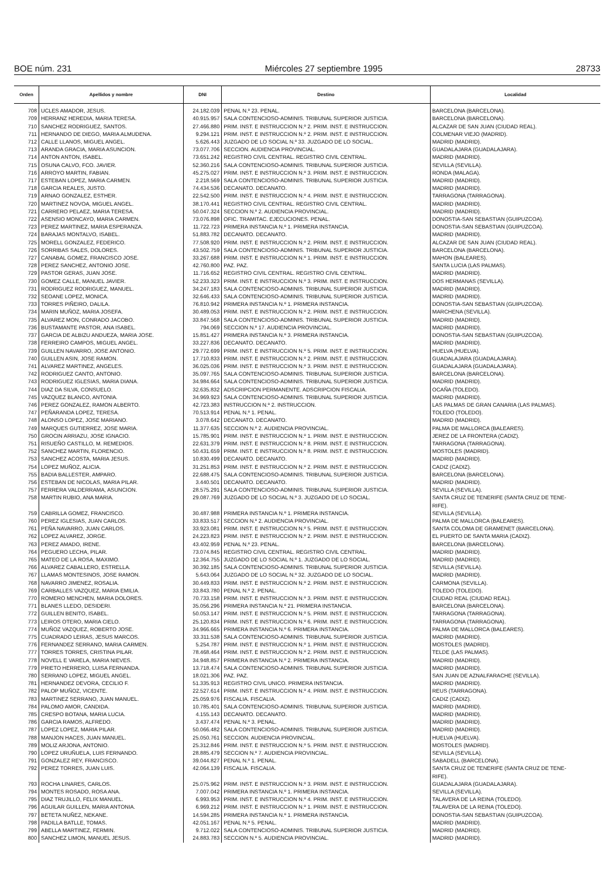BOE núm. 231 Miércoles 27 septiembre 1995 28733
| Orden | Apellidos y nombre | DNI | Destino | Localidad |
| --- | --- | --- | --- | --- |
| 708 | UCLES AMADOR, JESUS. | 24.182.039 | PENAL N.º 23. PENAL. | BARCELONA (BARCELONA). |
| 709 | HERRANZ HEREDIA, MARIA TERESA. | 40.915.957 | SALA CONTENCIOSO-ADMINIS. TRIBUNAL SUPERIOR JUSTICIA. | BARCELONA (BARCELONA). |
| 710 | SANCHEZ RODRIGUEZ, SANTOS. | 27.466.880 | PRIM. INST. E INSTRUCCION N.º 2. PRIM. INST. E INSTRUCCION. | ALCAZAR DE SAN JUAN (CIUDAD REAL). |
| 711 | HERNANDO DE DIEGO, MARIA ALMUDENA. | 9.294.121 | PRIM. INST. E INSTRUCCION N.º 2. PRIM. INST. E INSTRUCCION. | COLMENAR VIEJO (MADRID). |
| 712 | CALLE LLANOS, MIGUEL ANGEL. | 5.626.443 | JUZGADO DE LO SOCIAL N.º 33. JUZGADO DE LO SOCIAL. | MADRID (MADRID). |
| 713 | ARANDA GRACIA, MARIA ASUNCION. | 73.077.706 | SECCION. AUDIENCIA PROVINCIAL. | GUADALAJARA (GUADALAJARA). |
| 714 | ANTON ANTON, ISABEL. | 73.651.242 | REGISTRO CIVIL CENTRAL. REGISTRO CIVIL CENTRAL. | MADRID (MADRID). |
| 715 | OSUNA CALVO, FCO. JAVIER. | 52.360.216 | SALA CONTENCIOSO-ADMINIS. TRIBUNAL SUPERIOR JUSTICIA. | SEVILLA (SEVILLA). |
| 716 | ARROYO MARTIN, FABIAN. | 45.275.027 | PRIM. INST. E INSTRUCCION N.º 3. PRIM. INST. E INSTRUCCION. | RONDA (MALAGA). |
| 717 | ESTEBAN LOPEZ, MARIA CARMEN. | 2.218.569 | SALA CONTENCIOSO-ADMINIS. TRIBUNAL SUPERIOR JUSTICIA. | MADRID (MADRID). |
| 718 | GARCIA REALES, JUSTO. | 74.434.536 | DECANATO. DECANATO. | MADRID (MADRID). |
| 719 | ARNAO GONZALEZ, ESTHER. | 22.542.500 | PRIM. INST. E INSTRUCCION N.º 4. PRIM. INST. E INSTRUCCION. | TARRAGONA (TARRAGONA). |
| 720 | MARTINEZ NOVOA, MIGUEL ANGEL. | 38.170.441 | REGISTRO CIVIL CENTRAL. REGISTRO CIVIL CENTRAL. | MADRID (MADRID). |
| 721 | CARRERO PELAEZ, MARIA TERESA. | 50.047.324 | SECCION N.º 2. AUDIENCIA PROVINCIAL. | MADRID (MADRID). |
| 722 | ASENSIO MONCAYO, MARIA CARMEN. | 73.076.898 | OFIC. TRAMITAC. EJECUCIONES. PENAL. | DONOSTIA-SAN SEBASTIAN (GUIPUZCOA). |
| 723 | PEREZ MARTINEZ, MARIA ESPERANZA. | 11.722.723 | PRIMERA INSTANCIA N.º 1. PRIMERA INSTANCIA. | DONOSTIA-SAN SEBASTIAN (GUIPUZCOA). |
| 724 | BARAJAS MONTALVO, ISABEL. | 51.883.782 | DECANATO. DECANATO. | MADRID (MADRID). |
| 725 | MORELL GONZALEZ, FEDERICO. | 77.508.920 | PRIM. INST. E INSTRUCCION N.º 2. PRIM. INST. E INSTRUCCION. | ALCAZAR DE SAN JUAN (CIUDAD REAL). |
| 726 | SORRIBAS SALES, DOLORES. | 43.502.759 | SALA CONTENCIOSO-ADMINIS. TRIBUNAL SUPERIOR JUSTICIA. | BARCELONA (BARCELONA). |
| 727 | CANABAL GOMEZ, FRANCISCO JOSE. | 33.267.688 | PRIM. INST. E INSTRUCCION N.º 1. PRIM. INST. E INSTRUCCION. | MAHON (BALEARES). |
| 728 | PEREZ SANCHEZ, ANTONIO JOSE. | 42.760.800 | PAZ. PAZ. | SANTA LUCIA (LAS PALMAS). |
| 729 | PASTOR GERAS, JUAN JOSE. | 11.716.652 | REGISTRO CIVIL CENTRAL. REGISTRO CIVIL CENTRAL. | MADRID (MADRID). |
| 730 | GOMEZ CALLE, MANUEL JAVIER. | 52.233.323 | PRIM. INST. E INSTRUCCION N.º 3. PRIM. INST. E INSTRUCCION. | DOS HERMANAS (SEVILLA). |
| 731 | RODRIGUEZ RODRIGUEZ, MANUEL. | 34.247.183 | SALA CONTENCIOSO-ADMINIS. TRIBUNAL SUPERIOR JUSTICIA. | MADRID (MADRID). |
| 732 | SEOANE LOPEZ, MONICA. | 32.646.433 | SALA CONTENCIOSO-ADMINIS. TRIBUNAL SUPERIOR JUSTICIA. | MADRID (MADRID). |
| 733 | TORRES PIÑEIRO, DALILA. | 76.810.942 | PRIMERA INSTANCIA N.º 1. PRIMERA INSTANCIA. | DONOSTIA-SAN SEBASTIAN (GUIPUZCOA). |
| 734 | MARIN MUÑOZ, MARIA JOSEFA. | 30.489.053 | PRIM. INST. E INSTRUCCION N.º 2. PRIM. INST. E INSTRUCCION. | MARCHENA (SEVILLA). |
| 735 | ALVAREZ MON, CONRADO JACOBO. | 33.847.568 | SALA CONTENCIOSO-ADMINIS. TRIBUNAL SUPERIOR JUSTICIA. | MADRID (MADRID). |
| 736 | BUSTAMANTE PASTOR, ANA ISABEL. | 794.069 | SECCION N.º 17. AUDIENCIA PROVINCIAL. | MADRID (MADRID). |
| 737 | GARCIA DE ALBIZU ANDUEZA, MARIA JOSE. | 15.851.427 | PRIMERA INSTANCIA N.º 3. PRIMERA INSTANCIA. | DONOSTIA-SAN SEBASTIAN (GUIPUZCOA). |
| 738 | FERREIRO CAMPOS, MIGUEL ANGEL. | 33.227.836 | DECANATO. DECANATO. | MADRID (MADRID). |
| 739 | GUILLEN NAVARRO, JOSE ANTONIO. | 29.772.699 | PRIM. INST. E INSTRUCCION N.º 5. PRIM. INST. E INSTRUCCION. | HUELVA (HUELVA). |
| 740 | GUILLEN ASIN, JOSE RAMON. | 17.710.833 | PRIM. INST. E INSTRUCCION N.º 2. PRIM. INST. E INSTRUCCION. | GUADALAJARA (GUADALAJARA). |
| 741 | ALVAREZ MARTINEZ, ANGELES. | 36.025.036 | PRIM. INST. E INSTRUCCION N.º 3. PRIM. INST. E INSTRUCCION. | GUADALAJARA (GUADALAJARA). |
| 742 | RODRIGUEZ CANTO, ANTONIO. | 35.097.765 | SALA CONTENCIOSO-ADMINIS. TRIBUNAL SUPERIOR JUSTICIA. | BARCELONA (BARCELONA). |
| 743 | RODRIGUEZ IGLESIAS, MARIA DIANA. | 34.984.664 | SALA CONTENCIOSO-ADMINIS. TRIBUNAL SUPERIOR JUSTICIA. | MADRID (MADRID). |
| 744 | DIAZ DA SILVA, CONSUELO. | 32.635.832 | ADSCRIPCION PERMANENTE. ADSCRIPCION FISCALIA. | OCAÑA (TOLEDO). |
| 745 | VAZQUEZ BLANCO, ANTONIA. | 34.969.923 | SALA CONTENCIOSO-ADMINIS. TRIBUNAL SUPERIOR JUSTICIA. | MADRID (MADRID). |
| 746 | PEREZ GONZALEZ, RAMON ALBERTO. | 42.723.383 | INSTRUCCION N.º 2. INSTRUCCION. | LAS PALMAS DE GRAN CANARIA (LAS PALMAS). |
| 747 | PEÑARANDA LOPEZ, TERESA. | 70.513.914 | PENAL N.º 1. PENAL. | TOLEDO (TOLEDO). |
| 748 | ALONSO LOPEZ, JOSE MARIANO. | 3.078.642 | DECANATO. DECANATO. | MADRID (MADRID). |
| 749 | MARQUES GUTIERREZ, JOSE MARIA. | 11.377.635 | SECCION N.º 2. AUDIENCIA PROVINCIAL. | PALMA DE MALLORCA (BALEARES). |
| 750 | GROCIN ARRIAZU, JOSE IGNACIO. | 15.785.901 | PRIM. INST. E INSTRUCCION N.º 1. PRIM. INST. E INSTRUCCION. | JEREZ DE LA FRONTERA (CADIZ). |
| 751 | RISUEÑO CASTILLO, M. REMEDIOS. | 22.631.379 | PRIM. INST. E INSTRUCCION N.º 8. PRIM. INST. E INSTRUCCION. | TARRAGONA (TARRAGONA). |
| 752 | SANCHEZ MARTIN, FLORENCIO. | 50.431.659 | PRIM. INST. E INSTRUCCION N.º 8. PRIM. INST. E INSTRUCCION. | MOSTOLES (MADRID). |
| 753 | SANCHEZ ACOSTA, MARIA JESUS. | 10.830.499 | DECANATO. DECANATO. | MADRID (MADRID). |
| 754 | LOPEZ MUÑOZ, ALICIA. | 31.251.853 | PRIM. INST. E INSTRUCCION N.º 2. PRIM. INST. E INSTRUCCION. | CADIZ (CADIZ). |
| 755 | BADIA BALLESTER, AMPARO. | 22.688.475 | SALA CONTENCIOSO-ADMINIS. TRIBUNAL SUPERIOR JUSTICIA. | BARCELONA (BARCELONA). |
| 756 | ESTEBAN DE NICOLAS, MARIA PILAR. | 3.440.501 | DECANATO. DECANATO. | MADRID (MADRID). |
| 757 | FERRERA VALDERRAMA, ASUNCION. | 28.575.291 | SALA CONTENCIOSO-ADMINIS. TRIBUNAL SUPERIOR JUSTICIA. | SEVILLA (SEVILLA). |
| 758 | MARTIN RUBIO, ANA MARIA. | 29.087.769 | JUZGADO DE LO SOCIAL N.º 3. JUZGADO DE LO SOCIAL. | SANTA CRUZ DE TENERIFE (SANTA CRUZ DE TENE- RIFE). |
| 759 | CABRILLA GOMEZ, FRANCISCO. | 30.487.988 | PRIMERA INSTANCIA N.º 1. PRIMERA INSTANCIA. | SEVILLA (SEVILLA). |
| 760 | PEREZ IGLESIAS, JUAN CARLOS. | 33.833.517 | SECCION N.º 2. AUDIENCIA PROVINCIAL. | PALMA DE MALLORCA (BALEARES). |
| 761 | PEÑA NAVARRO, JUAN CARLOS. | 33.923.081 | PRIM. INST. E INSTRUCCION N.º 5. PRIM. INST. E INSTRUCCION. | SANTA COLOMA DE GRAMENET (BARCELONA). |
| 762 | LOPEZ ALVAREZ, JORGE. | 24.223.823 | PRIM. INST. E INSTRUCCION N.º 2. PRIM. INST. E INSTRUCCION. | EL PUERTO DE SANTA MARIA (CADIZ). |
| 763 | PEREZ AMADO, IRENE. | 43.402.959 | PENAL N.º 23. PENAL. | BARCELONA (BARCELONA). |
| 764 | PEGUERO LECHA, PILAR. | 73.074.845 | REGISTRO CIVIL CENTRAL. REGISTRO CIVIL CENTRAL. | MADRID (MADRID). |
| 765 | MATEO DE LA ROSA, MAXIMO. | 12.364.755 | JUZGADO DE LO SOCIAL N.º 1. JUZGADO DE LO SOCIAL. | MADRID (MADRID). |
| 766 | ALVAREZ CABALLERO, ESTRELLA. | 30.392.185 | SALA CONTENCIOSO-ADMINIS. TRIBUNAL SUPERIOR JUSTICIA. | SEVILLA (SEVILLA). |
| 767 | LLAMAS MONTESINOS, JOSE RAMON. | 5.643.064 | JUZGADO DE LO SOCIAL N.º 32. JUZGADO DE LO SOCIAL. | MADRID (MADRID). |
| 768 | NAVARRO JIMENEZ, ROSALIA. | 30.449.833 | PRIM. INST. E INSTRUCCION N.º 2. PRIM. INST. E INSTRUCCION. | CARMONA (SEVILLA). |
| 769 | CARBALLES VAZQUEZ, MARIA EMILIA. | 33.843.780 | PENAL N.º 2. PENAL. | TOLEDO (TOLEDO). |
| 770 | ROMERO MENCHEN, MARIA DOLORES. | 70.733.158 | PRIM. INST. E INSTRUCCION N.º 3. PRIM. INST. E INSTRUCCION. | CIUDAD REAL (CIUDAD REAL). |
| 771 | BLANES LLEDO, DESIDERI. | 35.056.296 | PRIMERA INSTANCIA N.º 21. PRIMERA INSTANCIA. | BARCELONA (BARCELONA). |
| 772 | GUILLEN BENITO, ISABEL. | 50.053.147 | PRIM. INST. E INSTRUCCION N.º 5. PRIM. INST. E INSTRUCCION. | TARRAGONA (TARRAGONA). |
| 773 | LEIROS OTERO, MARIA CIELO. | 25.120.834 | PRIM. INST. E INSTRUCCION N.º 6. PRIM. INST. E INSTRUCCION. | TARRAGONA (TARRAGONA). |
| 774 | MUÑOZ VAZQUEZ, ROBERTO JOSE. | 34.966.665 | PRIMERA INSTANCIA N.º 6. PRIMERA INSTANCIA. | PALMA DE MALLORCA (BALEARES). |
| 775 | CUADRADO LEIRAS, JESUS MARCOS. | 33.311.538 | SALA CONTENCIOSO-ADMINIS. TRIBUNAL SUPERIOR JUSTICIA. | MADRID (MADRID). |
| 776 | FERNANDEZ SERRANO, MARIA CARMEN. | 5.254.787 | PRIM. INST. E INSTRUCCION N.º 1. PRIM. INST. E INSTRUCCION. | MOSTOLES (MADRID). |
| 777 | TORRES TORRES, CRISTINA PILAR. | 78.468.464 | PRIM. INST. E INSTRUCCION N.º 2. PRIM. INST. E INSTRUCCION. | TELDE (LAS PALMAS). |
| 778 | NOVELL E VARELA, MARIA NIEVES. | 34.948.857 | PRIMERA INSTANCIA N.º 2. PRIMERA INSTANCIA. | MADRID (MADRID). |
| 779 | PRIETO HERRERO, LUISA FERNANDA. | 13.718.474 | SALA CONTENCIOSO-ADMINIS. TRIBUNAL SUPERIOR JUSTICIA. | MADRID (MADRID). |
| 780 | SERRANO LOPEZ, MIGUEL ANGEL. | 18.021.306 | PAZ. PAZ. | SAN JUAN DE AZNALFARACHE (SEVILLA). |
| 781 | HERNANDEZ DEVORA, CECILIO F. | 51.335.913 | REGISTRO CIVIL UNICO. PRIMERA INSTANCIA. | MADRID (MADRID). |
| 782 | PALOP MUÑOZ, VICENTE. | 22.527.614 | PRIM. INST. E INSTRUCCION N.º 4. PRIM. INST. E INSTRUCCION. | REUS (TARRAGONA). |
| 783 | MARTINEZ SERRANO, JUAN MANUEL. | 25.059.976 | FISCALIA. FISCALIA. | CADIZ (CADIZ). |
| 784 | PALOMO AMOR, CANDIDA. | 10.785.401 | SALA CONTENCIOSO-ADMINIS. TRIBUNAL SUPERIOR JUSTICIA. | MADRID (MADRID). |
| 785 | CRESPO BOTANA, MARIA LUCIA. | 4.155.143 | DECANATO. DECANATO. | MADRID (MADRID). |
| 786 | GARCIA RAMOS, ALFREDO. | 3.437.474 | PENAL N.º 3. PENAL. | MADRID (MADRID). |
| 787 | LOPEZ LOPEZ, MARIA PILAR. | 50.066.482 | SALA CONTENCIOSO-ADMINIS. TRIBUNAL SUPERIOR JUSTICIA. | MADRID (MADRID). |
| 788 | MANJON HACES, JUAN MANUEL. | 25.050.761 | SECCION. AUDIENCIA PROVINCIAL. | HUELVA (HUELVA). |
| 789 | MOLIZ ARJONA, ANTONIO. | 25.312.846 | PRIM. INST. E INSTRUCCION N.º 5. PRIM. INST. E INSTRUCCION. | MOSTOLES (MADRID). |
| 790 | LOPEZ URUÑUELA, LUIS FERNANDO. | 28.885.479 | SECCION N.º 7. AUDIENCIA PROVINCIAL. | SEVILLA (SEVILLA). |
| 791 | GONZALEZ REY, FRANCISCO. | 39.044.827 | PENAL N.º 1. PENAL. | SABADELL (BARCELONA). |
| 792 | PEREZ TORRES, JUAN LUIS. | 42.064.139 | FISCALIA. FISCALIA. | SANTA CRUZ DE TENERIFE (SANTA CRUZ DE TENE- RIFE). |
| 793 | ROCHA LINARES, CARLOS. | 25.075.962 | PRIM. INST. E INSTRUCCION N.º 3. PRIM. INST. E INSTRUCCION. | GUADALAJARA (GUADALAJARA). |
| 794 | MONTES ROSADO, ROSA ANA. | 7.007.042 | PRIMERA INSTANCIA N.º 1. PRIMERA INSTANCIA. | SEVILLA (SEVILLA). |
| 795 | DIAZ TRUJILLO, FELIX MANUEL. | 6.993.953 | PRIM. INST. E INSTRUCCION N.º 4. PRIM. INST. E INSTRUCCION. | TALAVERA DE LA REINA (TOLEDO). |
| 796 | AGUILAR GUILLEN, MARIA ANTONIA. | 6.969.212 | PRIM. INST. E INSTRUCCION N.º 1. PRIM. INST. E INSTRUCCION. | TALAVERA DE LA REINA (TOLEDO). |
| 797 | BETETA NUÑEZ, NEKANE. | 14.594.285 | PRIMERA INSTANCIA N.º 1. PRIMERA INSTANCIA. | DONOSTIA-SAN SEBASTIAN (GUIPUZCOA). |
| 798 | PADILLA BATLLE, TOMAS. | 42.051.167 | PENAL N.º 5. PENAL. | MADRID (MADRID). |
| 799 | ABELLA MARTINEZ, FERMIN. | 9.712.022 | SALA CONTENCIOSO-ADMINIS. TRIBUNAL SUPERIOR JUSTICIA. | MADRID (MADRID). |
| 800 | SANCHEZ LIMON, MANUEL JESUS. | 24.883.783 | SECCION N.º 5. AUDIENCIA PROVINCIAL. | MADRID (MADRID). |